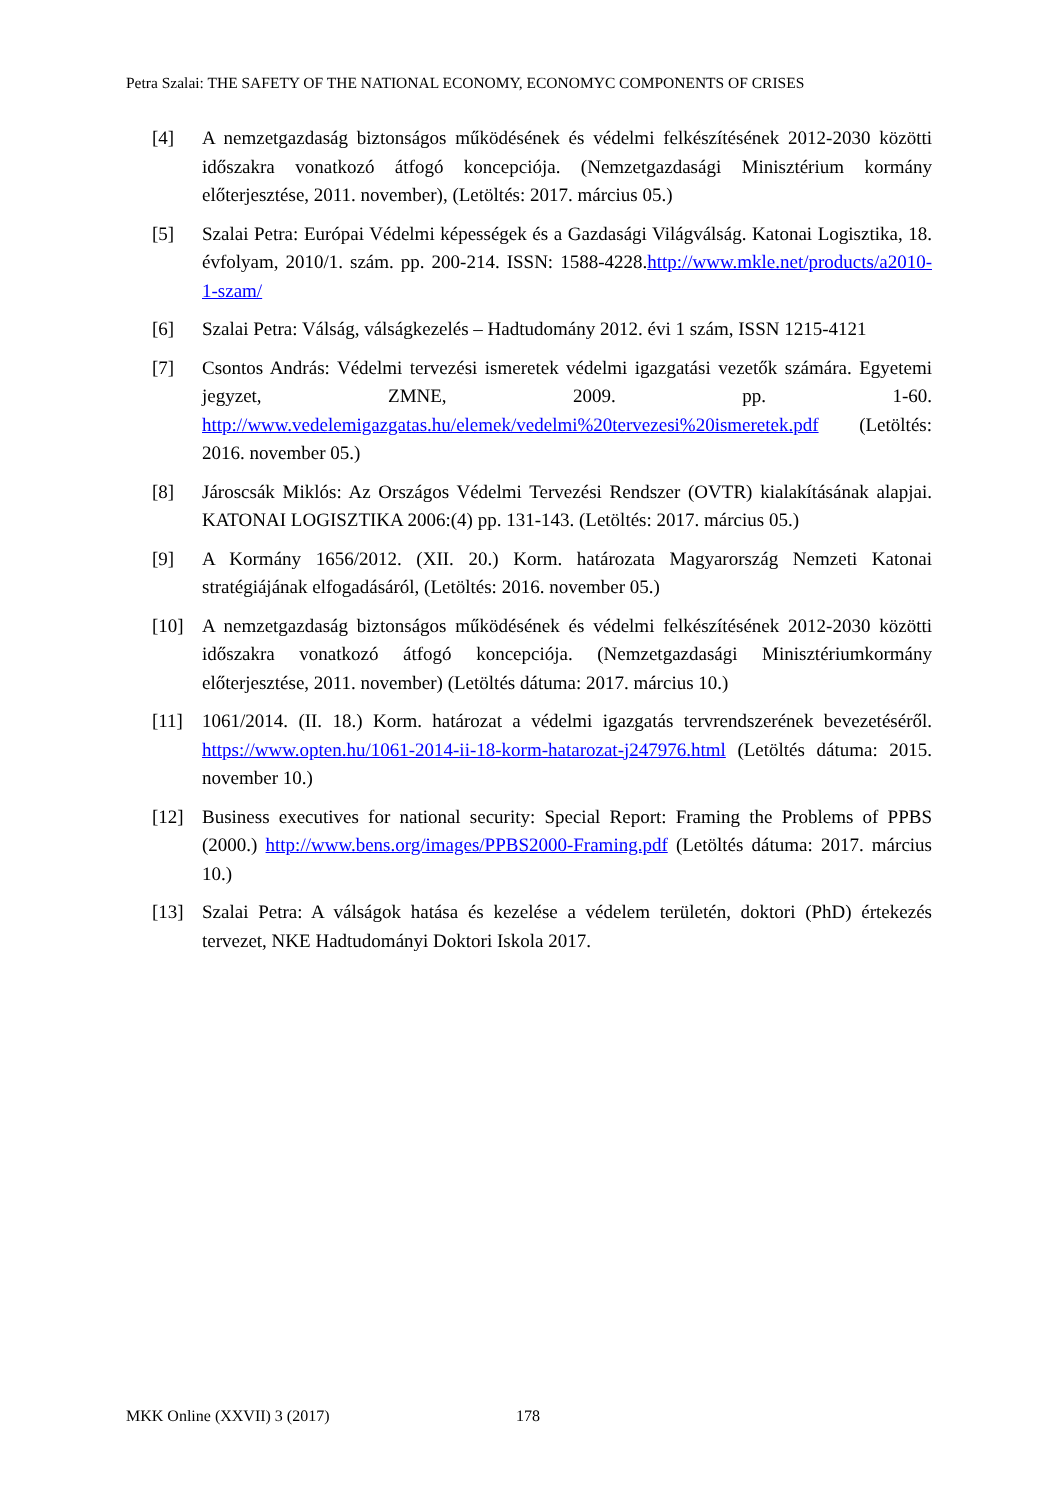Petra Szalai: THE SAFETY OF THE NATIONAL ECONOMY, ECONOMYC COMPONENTS OF CRISES
[4] A nemzetgazdaság biztonságos működésének és védelmi felkészítésének 2012-2030 közötti időszakra vonatkozó átfogó koncepciója. (Nemzetgazdasági Minisztérium kormány előterjesztése, 2011. november), (Letöltés: 2017. március 05.)
[5] Szalai Petra: Európai Védelmi képességek és a Gazdasági Világválság. Katonai Logisztika, 18. évfolyam, 2010/1. szám. pp. 200-214. ISSN: 1588-4228.http://www.mkle.net/products/a2010-1-szam/
[6] Szalai Petra: Válság, válságkezelés – Hadtudomány 2012. évi 1 szám, ISSN 1215-4121
[7] Csontos András: Védelmi tervezési ismeretek védelmi igazgatási vezetők számára. Egyetemi jegyzet, ZMNE, 2009. pp. 1-60. http://www.vedelemigazgatas.hu/elemek/vedelmi%20tervezesi%20ismeretek.pdf (Letöltés: 2016. november 05.)
[8] Jároscsák Miklós: Az Országos Védelmi Tervezési Rendszer (OVTR) kialakításának alapjai. KATONAI LOGISZTIKA 2006:(4) pp. 131-143. (Letöltés: 2017. március 05.)
[9] A Kormány 1656/2012. (XII. 20.) Korm. határozata Magyarország Nemzeti Katonai stratégiájának elfogadásáról, (Letöltés: 2016. november 05.)
[10] A nemzetgazdaság biztonságos működésének és védelmi felkészítésének 2012-2030 közötti időszakra vonatkozó átfogó koncepciója. (Nemzetgazdasági Minisztériumkormány előterjesztése, 2011. november) (Letöltés dátuma: 2017. március 10.)
[11] 1061/2014. (II. 18.) Korm. határozat a védelmi igazgatás tervrendszerének bevezetéséről. https://www.opten.hu/1061-2014-ii-18-korm-hatarozat-j247976.html (Letöltés dátuma: 2015. november 10.)
[12] Business executives for national security: Special Report: Framing the Problems of PPBS (2000.) http://www.bens.org/images/PPBS2000-Framing.pdf (Letöltés dátuma: 2017. március 10.)
[13] Szalai Petra: A válságok hatása és kezelése a védelem területén, doktori (PhD) értekezés tervezet, NKE Hadtudományi Doktori Iskola 2017.
MKK Online (XXVII) 3 (2017) 178